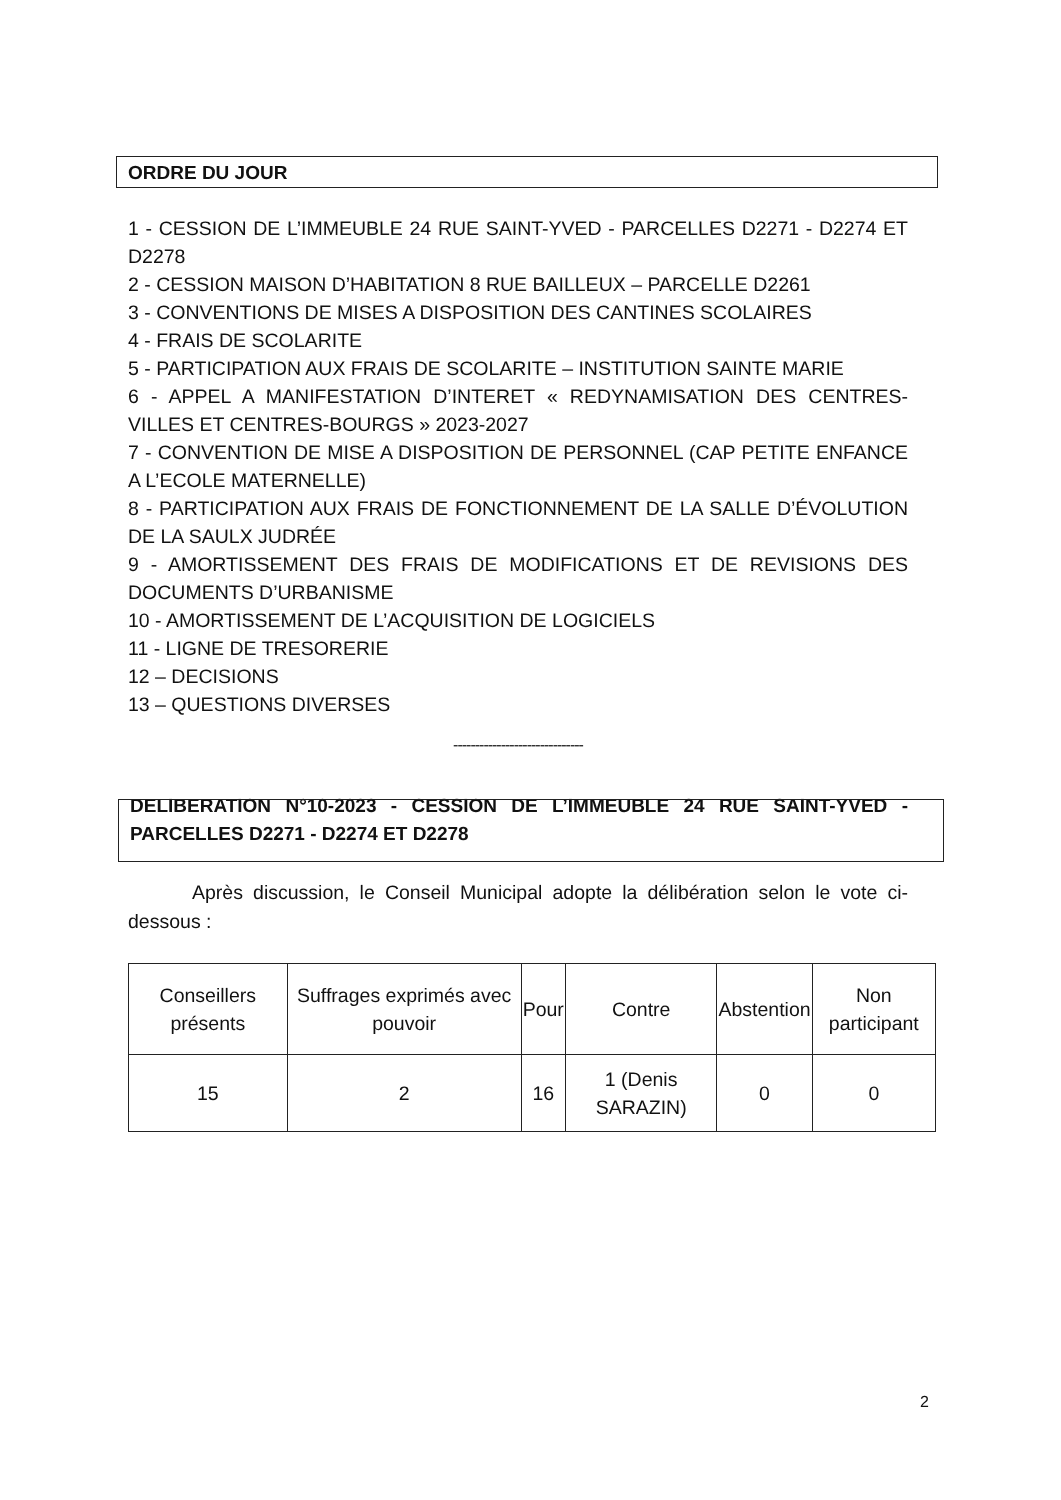ORDRE DU JOUR
1 - CESSION DE L’IMMEUBLE 24 RUE SAINT-YVED - PARCELLES D2271 - D2274 ET D2278
2 - CESSION MAISON D’HABITATION 8 RUE BAILLEUX – PARCELLE D2261
3 - CONVENTIONS DE MISES A DISPOSITION DES CANTINES SCOLAIRES
4 - FRAIS DE SCOLARITE
5 - PARTICIPATION AUX FRAIS DE SCOLARITE – INSTITUTION SAINTE MARIE
6 - APPEL A MANIFESTATION D’INTERET « REDYNAMISATION DES CENTRES-VILLES ET CENTRES-BOURGS » 2023-2027
7 - CONVENTION DE MISE A DISPOSITION DE PERSONNEL (CAP PETITE ENFANCE A L’ECOLE MATERNELLE)
8 - PARTICIPATION AUX FRAIS DE FONCTIONNEMENT DE LA SALLE D’ÉVOLUTION DE LA SAULX JUDRÉE
9 - AMORTISSEMENT DES FRAIS DE MODIFICATIONS ET DE REVISIONS DES DOCUMENTS D’URBANISME
10 - AMORTISSEMENT DE L’ACQUISITION DE LOGICIELS
11 - LIGNE DE TRESORERIE
12 – DECISIONS
13 – QUESTIONS DIVERSES
------------------------------
DELIBERATION N°10-2023 - CESSION DE L’IMMEUBLE 24 RUE SAINT-YVED - PARCELLES D2271 - D2274 ET D2278
Après discussion, le Conseil Municipal adopte la délibération selon le vote ci-dessous :
| Conseillers présents | Suffrages exprimés avec pouvoir | Pour | Contre | Abstention | Non participant |
| --- | --- | --- | --- | --- | --- |
| 15 | 2 | 16 | 1 (Denis SARAZIN) | 0 | 0 |
2